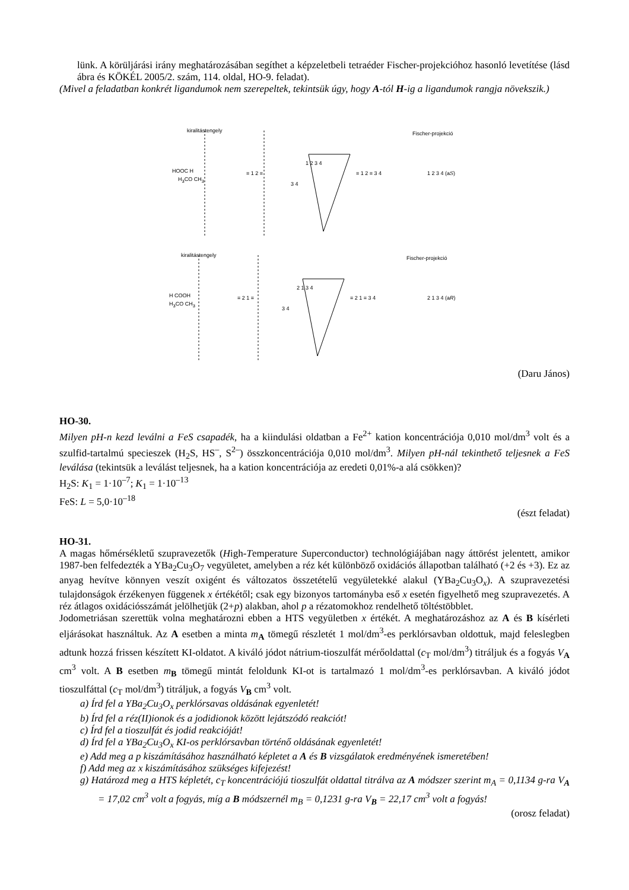lünk. A körüljárási irány meghatározásában segíthet a képzeletbeli tetraéder Fischer-projekcióhoz hasonló levetítése (lásd ábra és KÖKÉL 2005/2. szám, 114. oldal, HO-9. feladat).
(Mivel a feladatban konkrét ligandumok nem szerepeltek, tekintsük úgy, hogy A-tól H-ig a ligandumok rangja növekszik.)
kiralitástengely
HOOC H
H<sub>3</sub>CO CH<sub>3</sub>
≡ 1 2 ≡
3 4
1 2 3 4
≡ 1 2 ≡ 3 4 1 2 3 4 (aS)
Fischer-projekció
kiralitástengely
H COOH
H<sub>3</sub>CO CH<sub>3</sub>
≡ 2 1 ≡
3 4
2 1 3 4
≡ 2 1 ≡ 3 4 2 1 3 4 (aR)
Fischer-projekció
(Daru János)
HO-30.
Milyen pH-n kezd leválni a FeS csapadék, ha a kiindulási oldatban a Fe<sup>2+</sup> kation koncentrációja 0,010 mol/dm<sup>3</sup> volt és a szulfid-tartalmú specieszek (H<sub>2</sub>S, HS<sup>–</sup>, S<sup>2–</sup>) összkoncentrációja 0,010 mol/dm<sup>3</sup>. Milyen pH-nál tekinthető teljesnek a FeS leválása (tekintsük a leválást teljesnek, ha a kation koncentrációja az eredeti 0,01%-a alá csökken)?
H<sub>2</sub>S: K<sub>1</sub> = 1·10<sup>–7</sup>; K<sub>1</sub> = 1·10<sup>–13</sup>
FeS: L = 5,0·10<sup>–18</sup>
(észt feladat)
HO-31.
A magas hőmérsékletű szupravezetők (High-Temperature Superconductor) technológiájában nagy áttörést jelentett, amikor 1987-ben felfedezték a YBa<sub>2</sub>Cu<sub>3</sub>O<sub>7</sub> vegyületet, amelyben a réz két különböző oxidációs állapotban található (+2 és +3). Ez az anyag hevítve könnyen veszít oxigént és változatos összetételű vegyületekké alakul (YBa<sub>2</sub>Cu<sub>3</sub>O<sub>x</sub>). A szupravezetési tulajdonságok érzékenyen függenek x értékétől; csak egy bizonyos tartományba eső x esetén figyelhető meg szupravezetés. A réz átlagos oxidációsszámát jelölhetjük (2+p) alakban, ahol p a rézatomokhoz rendelhető töltéstöbblet.
Jodometriásan szerettük volna meghatározni ebben a HTS vegyületben x értékét. A meghatározáshoz az A és B kísérleti eljárásokat használtuk. Az A esetben a minta m<sub>A</sub> tömegű részletét 1 mol/dm<sup>3</sup>-es perklórsavban oldottuk, majd feleslegben adtunk hozzá frissen készített KI-oldatot. A kiváló jódot nátrium-tioszulfát mérőoldattal (c<sub>T</sub> mol/dm<sup>3</sup>) titráljuk és a fogyás V<sub>A</sub> cm<sup>3</sup> volt. A B esetben m<sub>B</sub> tömegű mintát feloldunk KI-ot is tartalmazó 1 mol/dm<sup>3</sup>-es perklórsavban. A kiváló jódot tioszulfáttal (c<sub>T</sub> mol/dm<sup>3</sup>) titráljuk, a fogyás V<sub>B</sub> cm<sup>3</sup> volt.
a) Írd fel a YBa<sub>2</sub>Cu<sub>3</sub>O<sub>x</sub> perklórsavas oldásának egyenletét!
b) Írd fel a réz(II)ionok és a jodidionok között lejátszódó reakciót!
c) Írd fel a tioszulfát és jodid reakcióját!
d) Írd fel a YBa<sub>2</sub>Cu<sub>3</sub>O<sub>x</sub> KI-os perklórsavban történő oldásának egyenletét!
e) Add meg a p kiszámításához használható képletet a A és B vizsgálatok eredményének ismeretében!
f) Add meg az x kiszámításához szükséges kifejezést!
g) Határozd meg a HTS képletét, c<sub>T</sub> koncentrációjú tioszulfát oldattal titrálva az A módszer szerint m<sub>A</sub> = 0,1134 g-ra V<sub>A</sub> = 17,02 cm<sup>3</sup> volt a fogyás, míg a B módszernél m<sub>B</sub> = 0,1231 g-ra V<sub>B</sub> = 22,17 cm<sup>3</sup> volt a fogyás!
(orosz feladat)